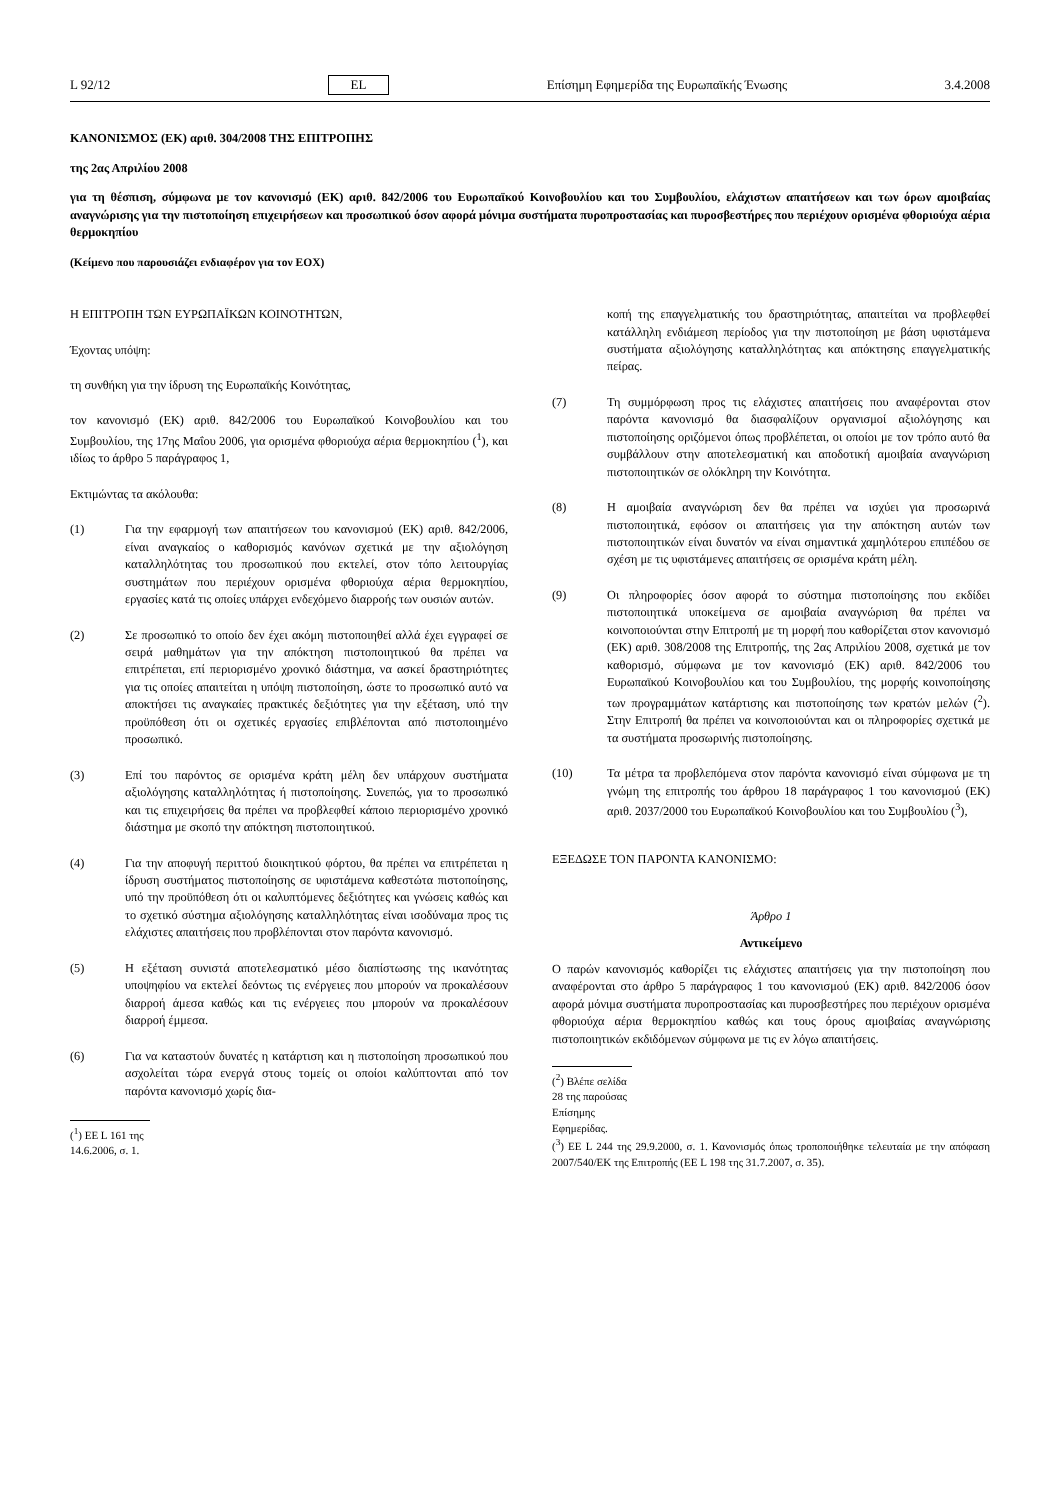L 92/12 EL Επίσημη Εφημερίδα της Ευρωπαϊκής Ένωσης 3.4.2008
ΚΑΝΟΝΙΣΜΟΣ (ΕΚ) αριθ. 304/2008 ΤΗΣ ΕΠΙΤΡΟΠΗΣ
της 2ας Απριλίου 2008
για τη θέσπιση, σύμφωνα με τον κανονισμό (ΕΚ) αριθ. 842/2006 του Ευρωπαϊκού Κοινοβουλίου και του Συμβουλίου, ελάχιστων απαιτήσεων και των όρων αμοιβαίας αναγνώρισης για την πιστοποίηση επιχειρήσεων και προσωπικού όσον αφορά μόνιμα συστήματα πυροπροστασίας και πυροσβεστήρες που περιέχουν ορισμένα φθοριούχα αέρια θερμοκηπίου
(Κείμενο που παρουσιάζει ενδιαφέρον για τον ΕΟΧ)
Η ΕΠΙΤΡΟΠΗ ΤΩΝ ΕΥΡΩΠΑΪΚΩΝ ΚΟΙΝΟΤΗΤΩΝ,
Έχοντας υπόψη:
τη συνθήκη για την ίδρυση της Ευρωπαϊκής Κοινότητας,
τον κανονισμό (ΕΚ) αριθ. 842/2006 του Ευρωπαϊκού Κοινοβουλίου και του Συμβουλίου, της 17ης Μαΐου 2006, για ορισμένα φθοριούχα αέρια θερμοκηπίου (<sup>1</sup>), και ιδίως το άρθρο 5 παράγραφος 1,
Εκτιμώντας τα ακόλουθα:
(1) Για την εφαρμογή των απαιτήσεων του κανονισμού (ΕΚ) αριθ. 842/2006, είναι αναγκαίος ο καθορισμός κανόνων σχετικά με την αξιολόγηση καταλληλότητας του προσωπικού που εκτελεί, στον τόπο λειτουργίας συστημάτων που περιέχουν ορισμένα φθοριούχα αέρια θερμοκηπίου, εργασίες κατά τις οποίες υπάρχει ενδεχόμενο διαρροής των ουσιών αυτών.
(2) Σε προσωπικό το οποίο δεν έχει ακόμη πιστοποιηθεί αλλά έχει εγγραφεί σε σειρά μαθημάτων για την απόκτηση πιστοποιητικού θα πρέπει να επιτρέπεται, επί περιορισμένο χρονικό διάστημα, να ασκεί δραστηριότητες για τις οποίες απαιτείται η υπόψη πιστοποίηση, ώστε το προσωπικό αυτό να αποκτήσει τις αναγκαίες πρακτικές δεξιότητες για την εξέταση, υπό την προϋπόθεση ότι οι σχετικές εργασίες επιβλέπονται από πιστοποιημένο προσωπικό.
(3) Επί του παρόντος σε ορισμένα κράτη μέλη δεν υπάρχουν συστήματα αξιολόγησης καταλληλότητας ή πιστοποίησης. Συνεπώς, για το προσωπικό και τις επιχειρήσεις θα πρέπει να προβλεφθεί κάποιο περιορισμένο χρονικό διάστημα με σκοπό την απόκτηση πιστοποιητικού.
(4) Για την αποφυγή περιττού διοικητικού φόρτου, θα πρέπει να επιτρέπεται η ίδρυση συστήματος πιστοποίησης σε υφιστάμενα καθεστώτα πιστοποίησης, υπό την προϋπόθεση ότι οι καλυπτόμενες δεξιότητες και γνώσεις καθώς και το σχετικό σύστημα αξιολόγησης καταλληλότητας είναι ισοδύναμα προς τις ελάχιστες απαιτήσεις που προβλέπονται στον παρόντα κανονισμό.
(5) Η εξέταση συνιστά αποτελεσματικό μέσο διαπίστωσης της ικανότητας υποψηφίου να εκτελεί δεόντως τις ενέργειες που μπορούν να προκαλέσουν διαρροή άμεσα καθώς και τις ενέργειες που μπορούν να προκαλέσουν διαρροή έμμεσα.
(6) Για να καταστούν δυνατές η κατάρτιση και η πιστοποίηση προσωπικού που ασχολείται τώρα ενεργά στους τομείς οι οποίοι καλύπτονται από τον παρόντα κανονισμό χωρίς δια-
(<sup>1</sup>) ΕΕ L 161 της 14.6.2006, σ. 1.
κοπή της επαγγελματικής του δραστηριότητας, απαιτείται να προβλεφθεί κατάλληλη ενδιάμεση περίοδος για την πιστοποίηση με βάση υφιστάμενα συστήματα αξιολόγησης καταλληλότητας και απόκτησης επαγγελματικής πείρας.
(7) Τη συμμόρφωση προς τις ελάχιστες απαιτήσεις που αναφέρονται στον παρόντα κανονισμό θα διασφαλίζουν οργανισμοί αξιολόγησης και πιστοποίησης οριζόμενοι όπως προβλέπεται, οι οποίοι με τον τρόπο αυτό θα συμβάλλουν στην αποτελεσματική και αποδοτική αμοιβαία αναγνώριση πιστοποιητικών σε ολόκληρη την Κοινότητα.
(8) Η αμοιβαία αναγνώριση δεν θα πρέπει να ισχύει για προσωρινά πιστοποιητικά, εφόσον οι απαιτήσεις για την απόκτηση αυτών των πιστοποιητικών είναι δυνατόν να είναι σημαντικά χαμηλότερου επιπέδου σε σχέση με τις υφιστάμενες απαιτήσεις σε ορισμένα κράτη μέλη.
(9) Οι πληροφορίες όσον αφορά το σύστημα πιστοποίησης που εκδίδει πιστοποιητικά υποκείμενα σε αμοιβαία αναγνώριση θα πρέπει να κοινοποιούνται στην Επιτροπή με τη μορφή που καθορίζεται στον κανονισμό (ΕΚ) αριθ. 308/2008 της Επιτροπής, της 2ας Απριλίου 2008, σχετικά με τον καθορισμό, σύμφωνα με τον κανονισμό (ΕΚ) αριθ. 842/2006 του Ευρωπαϊκού Κοινοβουλίου και του Συμβουλίου, της μορφής κοινοποίησης των προγραμμάτων κατάρτισης και πιστοποίησης των κρατών μελών (<sup>2</sup>). Στην Επιτροπή θα πρέπει να κοινοποιούνται και οι πληροφορίες σχετικά με τα συστήματα προσωρινής πιστοποίησης.
(10) Τα μέτρα τα προβλεπόμενα στον παρόντα κανονισμό είναι σύμφωνα με τη γνώμη της επιτροπής του άρθρου 18 παράγραφος 1 του κανονισμού (ΕΚ) αριθ. 2037/2000 του Ευρωπαϊκού Κοινοβουλίου και του Συμβουλίου (<sup>3</sup>),
ΕΞΕΔΩΣΕ ΤΟΝ ΠΑΡΟΝΤΑ ΚΑΝΟΝΙΣΜΟ:
Άρθρο 1
Αντικείμενο
Ο παρών κανονισμός καθορίζει τις ελάχιστες απαιτήσεις για την πιστοποίηση που αναφέρονται στο άρθρο 5 παράγραφος 1 του κανονισμού (ΕΚ) αριθ. 842/2006 όσον αφορά μόνιμα συστήματα πυροπροστασίας και πυροσβεστήρες που περιέχουν ορισμένα φθοριούχα αέρια θερμοκηπίου καθώς και τους όρους αμοιβαίας αναγνώρισης πιστοποιητικών εκδιδόμενων σύμφωνα με τις εν λόγω απαιτήσεις.
(<sup>2</sup>) Βλέπε σελίδα 28 της παρούσας Επίσημης Εφημερίδας.
(<sup>3</sup>) ΕΕ L 244 της 29.9.2000, σ. 1. Κανονισμός όπως τροποποιήθηκε τελευταία με την απόφαση 2007/540/ΕΚ της Επιτροπής (ΕΕ L 198 της 31.7.2007, σ. 35).